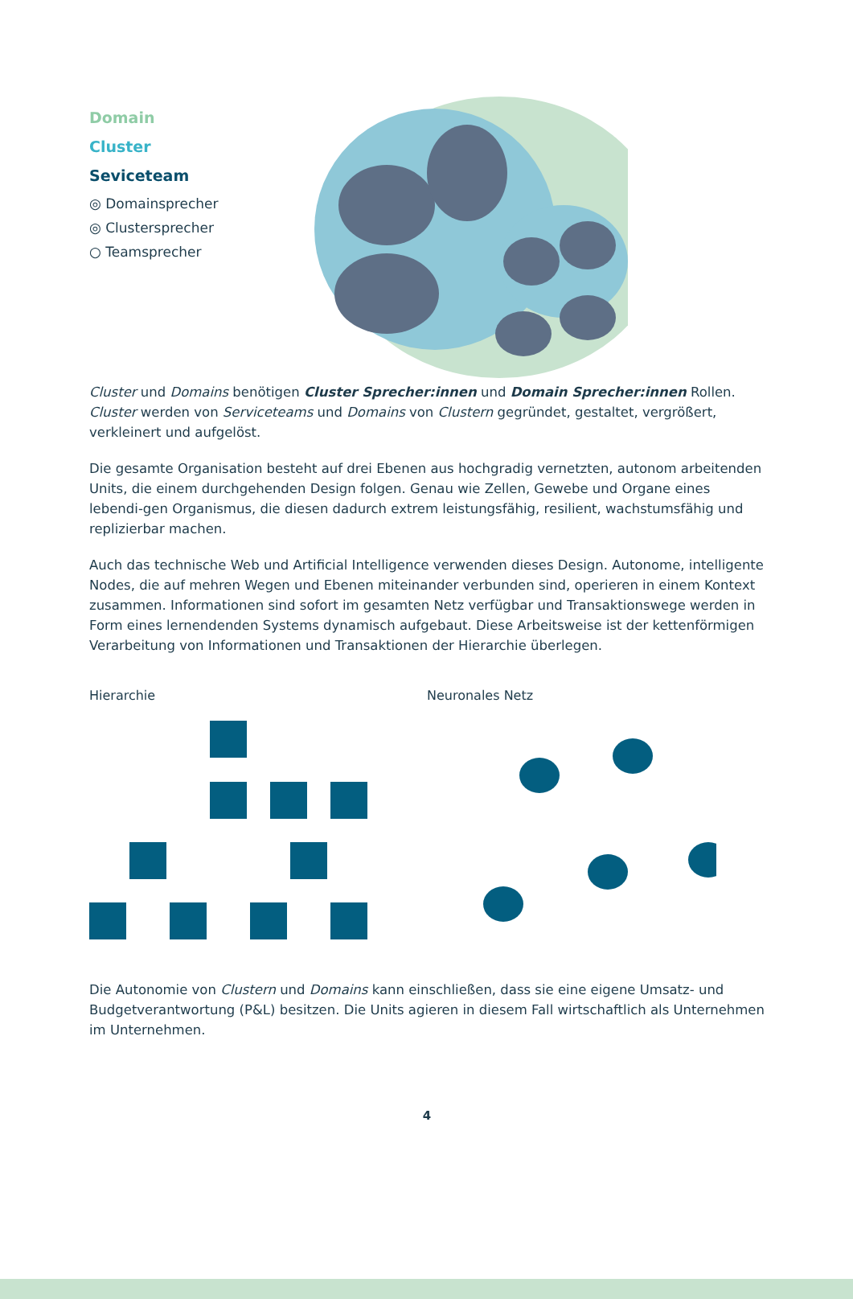Domain
Cluster
Seviceteam
◎ Domainsprecher
◎ Clustersprecher
○ Teamsprecher
Cluster und Domains benötigen Cluster Sprecher:innen und Domain Sprecher:innen Rollen. Cluster werden von Serviceteams und Domains von Clustern gegründet, gestaltet, vergrößert, verkleinert und aufgelöst.
Die gesamte Organisation besteht auf drei Ebenen aus hochgradig vernetzten, autonom arbeitenden Units, die einem durchgehenden Design folgen. Genau wie Zellen, Gewebe und Organe eines lebendi-gen Organismus, die diesen dadurch extrem leistungsfähig, resilient, wachstumsfähig und replizierbar machen.
Auch das technische Web und Artificial Intelligence verwenden dieses Design. Autonome, intelligente Nodes, die auf mehren Wegen und Ebenen miteinander verbunden sind, operieren in einem Kontext zusammen. Informationen sind sofort im gesamten Netz verfügbar und Transaktionswege werden in Form eines lernendenden Systems dynamisch aufgebaut. Diese Arbeitsweise ist der kettenförmigen Verarbeitung von Informationen und Transaktionen der Hierarchie überlegen.
Hierarchie Neuronales Netz
Die Autonomie von Clustern und Domains kann einschließen, dass sie eine eigene Umsatz- und Budgetverantwortung (P&L) besitzen. Die Units agieren in diesem Fall wirtschaftlich als Unternehmen im Unternehmen.
4